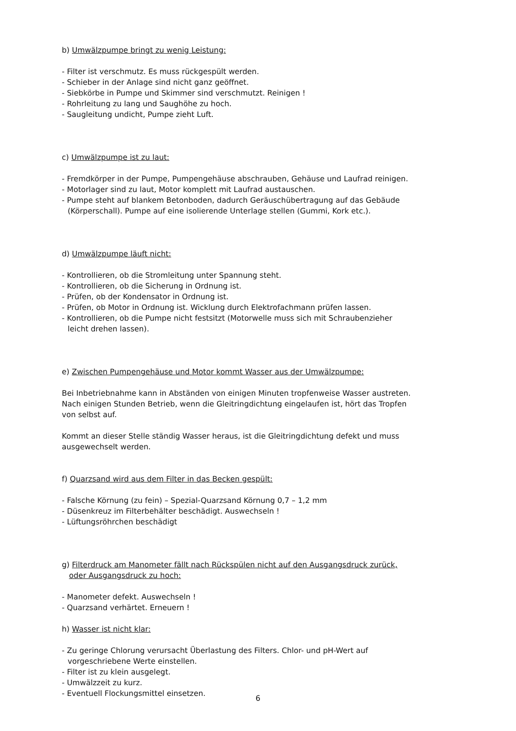b) Umwälzpumpe bringt zu wenig Leistung:
- Filter ist verschmutz. Es muss rückgespült werden.
- Schieber in der Anlage sind nicht ganz geöffnet.
- Siebkörbe in Pumpe und Skimmer sind verschmutzt. Reinigen !
- Rohrleitung zu lang und Saughöhe zu hoch.
- Saugleitung undicht, Pumpe zieht Luft.
c) Umwälzpumpe ist zu laut:
- Fremdkörper in der Pumpe, Pumpengehäuse abschrauben, Gehäuse und Laufrad reinigen.
- Motorlager sind zu laut, Motor komplett mit Laufrad austauschen.
- Pumpe steht auf blankem Betonboden, dadurch Geräuschübertragung auf das Gebäude
(Körperschall). Pumpe auf eine isolierende Unterlage stellen (Gummi, Kork etc.).
d) Umwälzpumpe läuft nicht:
- Kontrollieren, ob die Stromleitung unter Spannung steht.
- Kontrollieren, ob die Sicherung in Ordnung ist.
- Prüfen, ob der Kondensator in Ordnung ist.
- Prüfen, ob Motor in Ordnung ist. Wicklung durch Elektrofachmann prüfen lassen.
- Kontrollieren, ob die Pumpe nicht festsitzt (Motorwelle muss sich mit Schraubenzieher
leicht drehen lassen).
e) Zwischen Pumpengehäuse und Motor kommt Wasser aus der Umwälzpumpe:
Bei Inbetriebnahme kann in Abständen von einigen Minuten tropfenweise Wasser austreten.
Nach einigen Stunden Betrieb, wenn die Gleitringdichtung eingelaufen ist, hört das Tropfen
von selbst auf.
Kommt an dieser Stelle ständig Wasser heraus, ist die Gleitringdichtung defekt und muss
ausgewechselt werden.
f) Quarzsand wird aus dem Filter in das Becken gespült:
- Falsche Körnung (zu fein) – Spezial-Quarzsand Körnung 0,7 – 1,2 mm
- Düsenkreuz im Filterbehälter beschädigt. Auswechseln !
- Lüftungsröhrchen beschädigt
g) Filterdruck am Manometer fällt nach Rückspülen nicht auf den Ausgangsdruck zurück,
oder Ausgangsdruck zu hoch:
- Manometer defekt. Auswechseln !
- Quarzsand verhärtet. Erneuern !
h) Wasser ist nicht klar:
- Zu geringe Chlorung verursacht Überlastung des Filters. Chlor- und pH-Wert auf
vorgeschriebene Werte einstellen.
- Filter ist zu klein ausgelegt.
- Umwälzzeit zu kurz.
- Eventuell Flockungsmittel einsetzen.
6